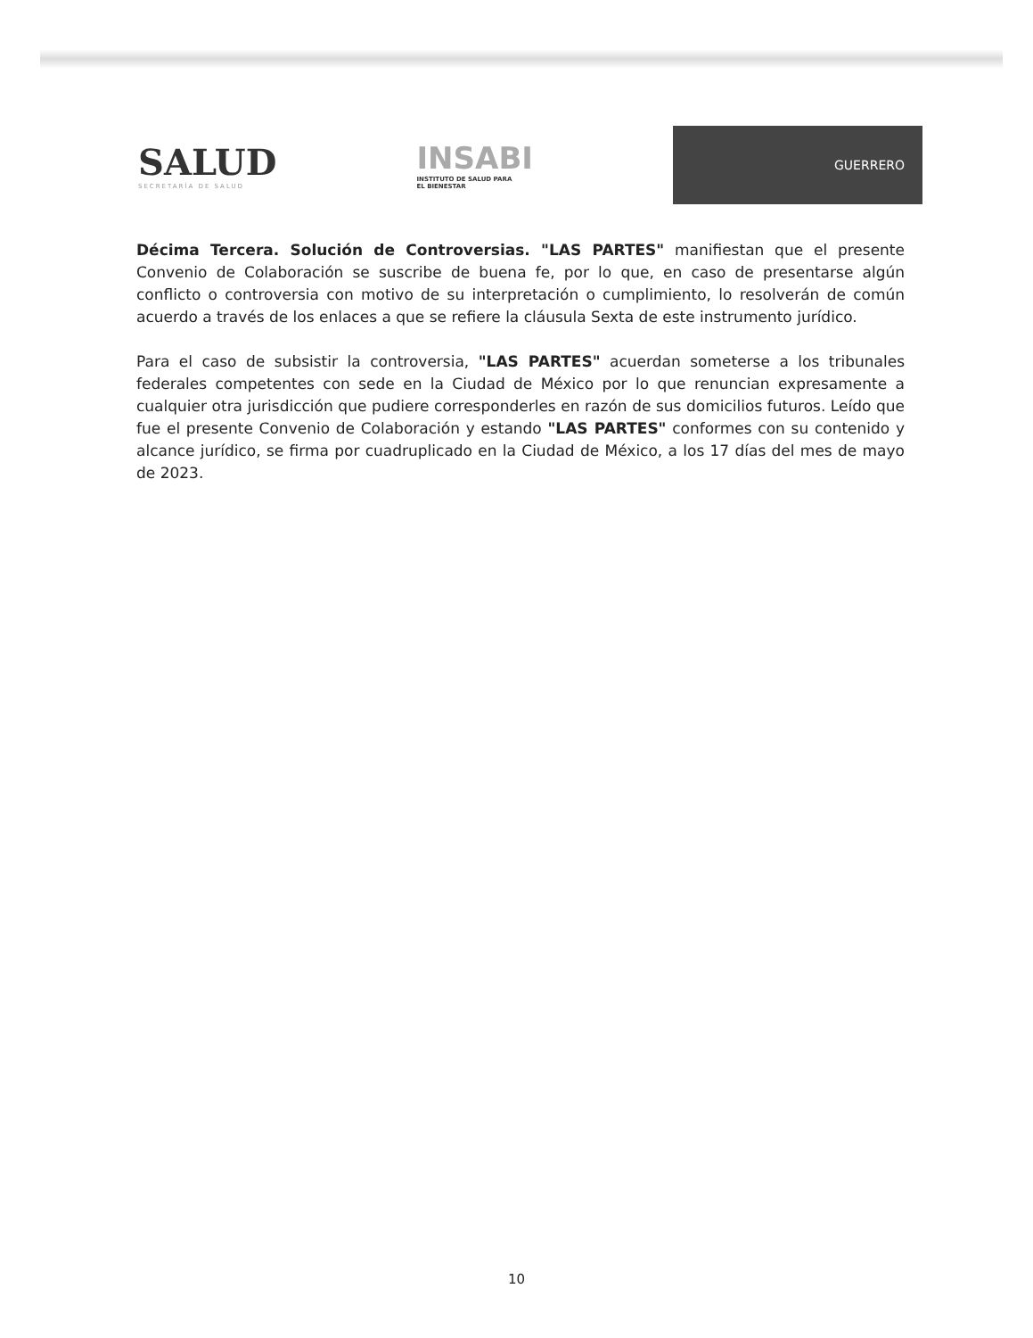SALUD
SECRETARÍA DE SALUD
INSABI
INSTITUTO DE SALUD PARA
EL BIENESTAR
GUERRERO
Décima Tercera. Solución de Controversias. "LAS PARTES" manifiestan que el presente Convenio de Colaboración se suscribe de buena fe, por lo que, en caso de presentarse algún conflicto o controversia con motivo de su interpretación o cumplimiento, lo resolverán de común acuerdo a través de los enlaces a que se refiere la cláusula Sexta de este instrumento jurídico.
Para el caso de subsistir la controversia, "LAS PARTES" acuerdan someterse a los tribunales federales competentes con sede en la Ciudad de México por lo que renuncian expresamente a cualquier otra jurisdicción que pudiere corresponderles en razón de sus domicilios futuros. Leído que fue el presente Convenio de Colaboración y estando "LAS PARTES" conformes con su contenido y alcance jurídico, se firma por cuadruplicado en la Ciudad de México, a los 17 días del mes de mayo de 2023.
10